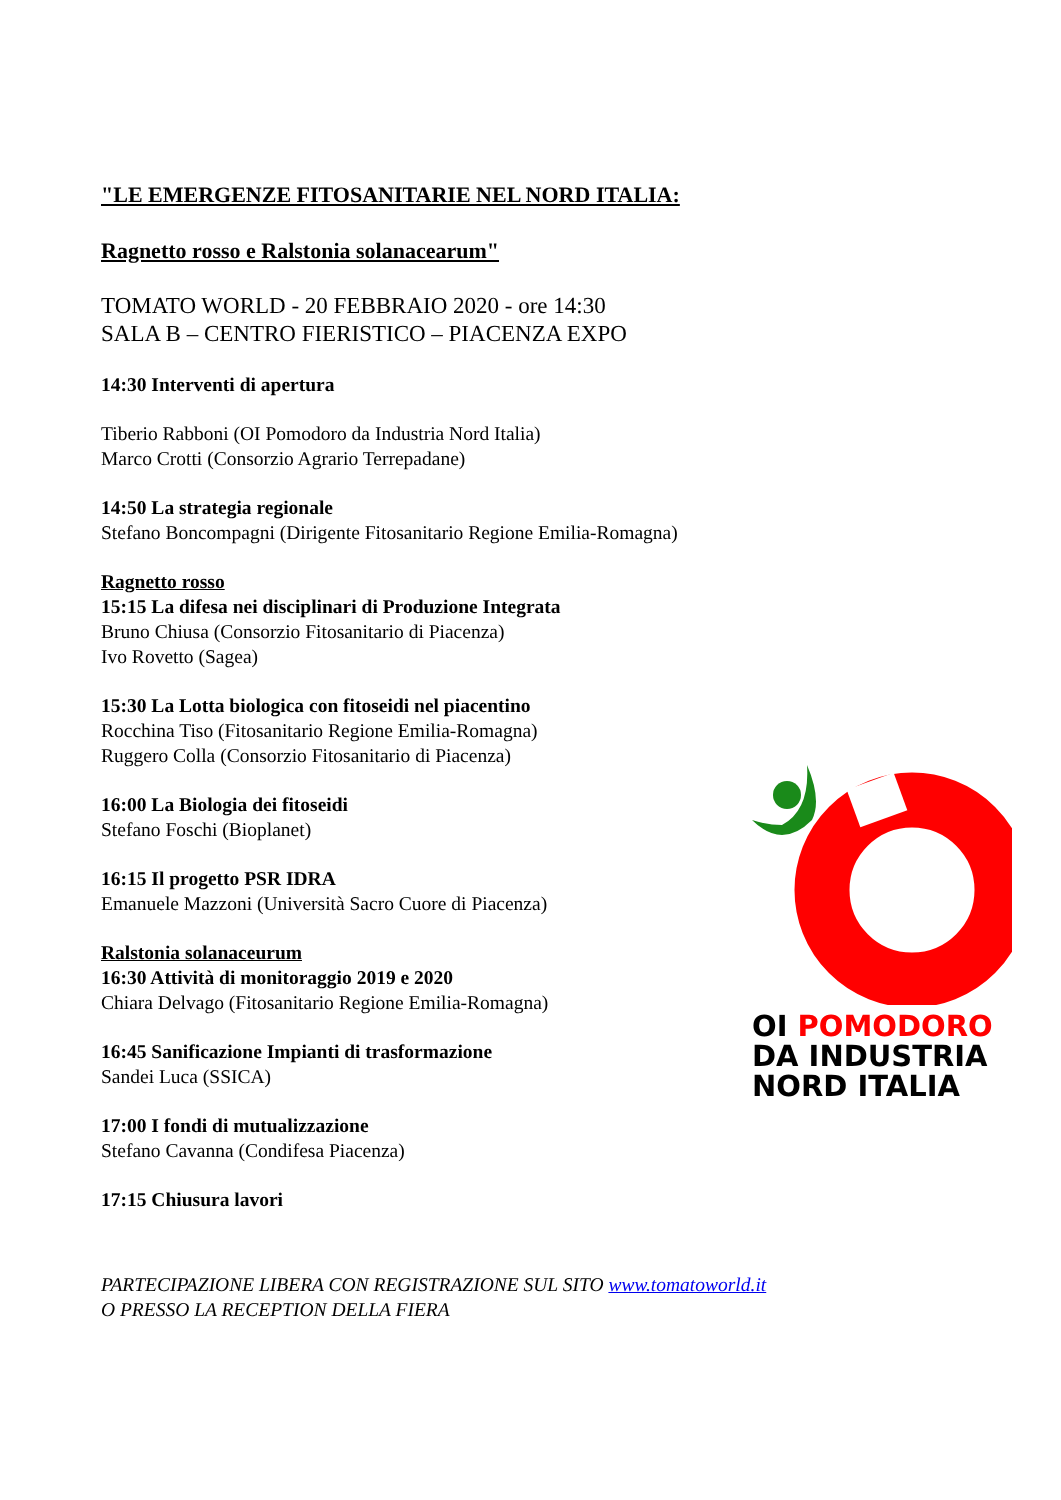"LE EMERGENZE FITOSANITARIE NEL NORD ITALIA:
Ragnetto rosso e Ralstonia solanacearum"
TOMATO WORLD - 20 FEBBRAIO 2020 - ore 14:30
SALA B – CENTRO FIERISTICO – PIACENZA EXPO
14:30 Interventi di apertura
Tiberio Rabboni (OI Pomodoro da Industria Nord Italia)
Marco Crotti (Consorzio Agrario Terrepadane)
14:50 La strategia regionale
Stefano Boncompagni (Dirigente Fitosanitario Regione Emilia-Romagna)
Ragnetto rosso
15:15 La difesa nei disciplinari di Produzione Integrata
Bruno Chiusa (Consorzio Fitosanitario di Piacenza)
Ivo Rovetto (Sagea)
15:30 La Lotta biologica con fitoseidi nel piacentino
Rocchina Tiso (Fitosanitario Regione Emilia-Romagna)
Ruggero Colla (Consorzio Fitosanitario di Piacenza)
16:00 La Biologia dei fitoseidi
Stefano Foschi (Bioplanet)
16:15 Il progetto PSR IDRA
Emanuele Mazzoni (Università Sacro Cuore di Piacenza)
Ralstonia solanaceurum
16:30 Attività di monitoraggio 2019 e 2020
Chiara Delvago (Fitosanitario Regione Emilia-Romagna)
16:45 Sanificazione Impianti di trasformazione
Sandei Luca (SSICA)
17:00 I fondi di mutualizzazione
Stefano Cavanna (Condifesa Piacenza)
17:15 Chiusura lavori
PARTECIPAZIONE LIBERA CON REGISTRAZIONE SUL SITO www.tomatoworld.it
O PRESSO LA RECEPTION DELLA FIERA
OI POMODORO
DA INDUSTRIA
NORD ITALIA